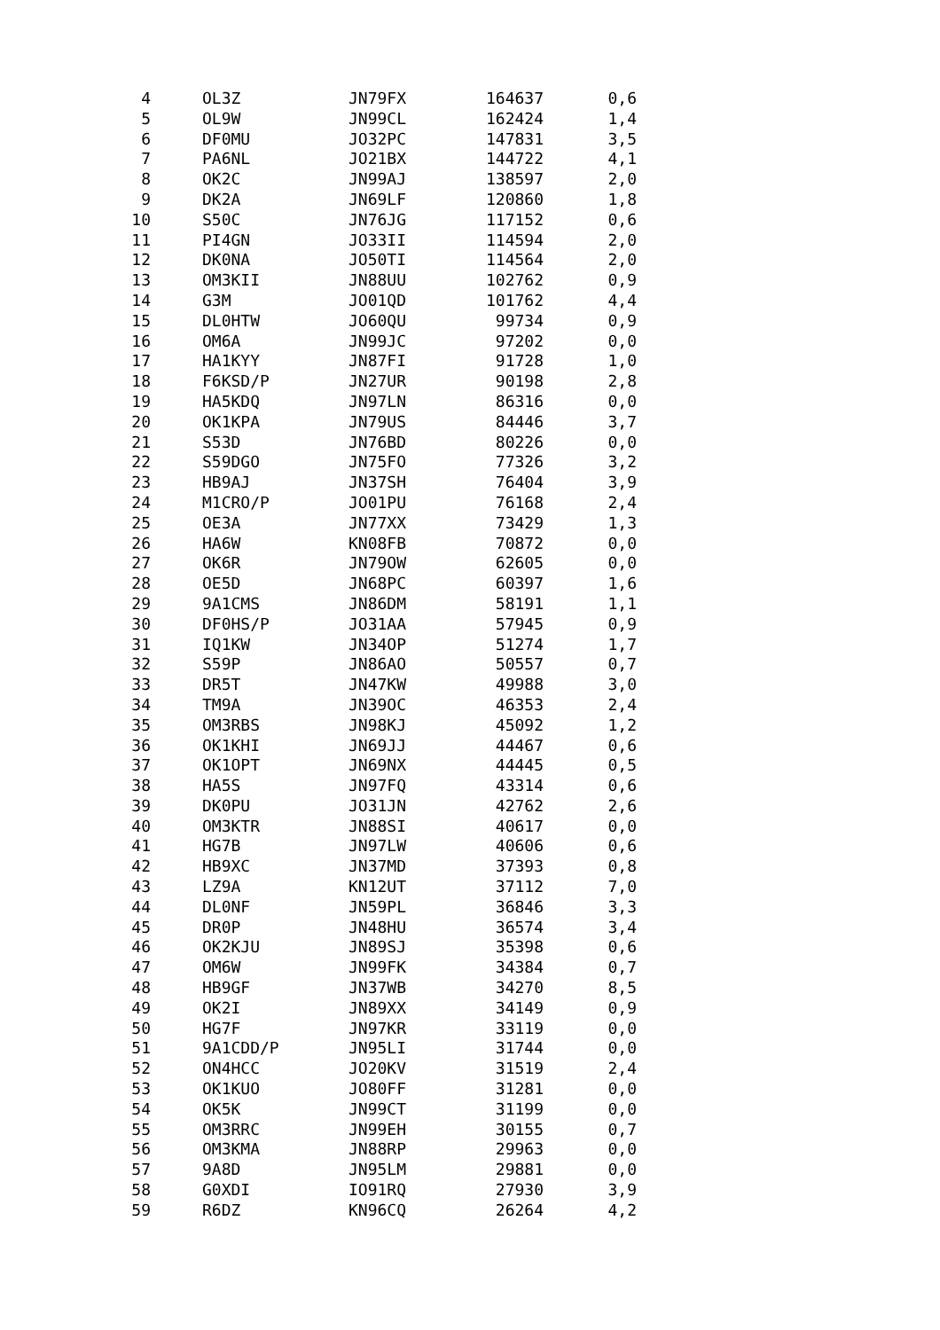| 4 | OL3Z | JN79FX | 164637 | 0,6 |
| 5 | OL9W | JN99CL | 162424 | 1,4 |
| 6 | DF0MU | JO32PC | 147831 | 3,5 |
| 7 | PA6NL | JO21BX | 144722 | 4,1 |
| 8 | OK2C | JN99AJ | 138597 | 2,0 |
| 9 | DK2A | JN69LF | 120860 | 1,8 |
| 10 | S50C | JN76JG | 117152 | 0,6 |
| 11 | PI4GN | JO33II | 114594 | 2,0 |
| 12 | DK0NA | JO50TI | 114564 | 2,0 |
| 13 | OM3KII | JN88UU | 102762 | 0,9 |
| 14 | G3M | JO01QD | 101762 | 4,4 |
| 15 | DL0HTW | JO60QU | 99734 | 0,9 |
| 16 | OM6A | JN99JC | 97202 | 0,0 |
| 17 | HA1KYY | JN87FI | 91728 | 1,0 |
| 18 | F6KSD/P | JN27UR | 90198 | 2,8 |
| 19 | HA5KDQ | JN97LN | 86316 | 0,0 |
| 20 | OK1KPA | JN79US | 84446 | 3,7 |
| 21 | S53D | JN76BD | 80226 | 0,0 |
| 22 | S59DGO | JN75FO | 77326 | 3,2 |
| 23 | HB9AJ | JN37SH | 76404 | 3,9 |
| 24 | M1CRO/P | JO01PU | 76168 | 2,4 |
| 25 | OE3A | JN77XX | 73429 | 1,3 |
| 26 | HA6W | KN08FB | 70872 | 0,0 |
| 27 | OK6R | JN79OW | 62605 | 0,0 |
| 28 | OE5D | JN68PC | 60397 | 1,6 |
| 29 | 9A1CMS | JN86DM | 58191 | 1,1 |
| 30 | DF0HS/P | JO31AA | 57945 | 0,9 |
| 31 | IQ1KW | JN34OP | 51274 | 1,7 |
| 32 | S59P | JN86AO | 50557 | 0,7 |
| 33 | DR5T | JN47KW | 49988 | 3,0 |
| 34 | TM9A | JN39OC | 46353 | 2,4 |
| 35 | OM3RBS | JN98KJ | 45092 | 1,2 |
| 36 | OK1KHI | JN69JJ | 44467 | 0,6 |
| 37 | OK1OPT | JN69NX | 44445 | 0,5 |
| 38 | HA5S | JN97FQ | 43314 | 0,6 |
| 39 | DK0PU | JO31JN | 42762 | 2,6 |
| 40 | OM3KTR | JN88SI | 40617 | 0,0 |
| 41 | HG7B | JN97LW | 40606 | 0,6 |
| 42 | HB9XC | JN37MD | 37393 | 0,8 |
| 43 | LZ9A | KN12UT | 37112 | 7,0 |
| 44 | DL0NF | JN59PL | 36846 | 3,3 |
| 45 | DR0P | JN48HU | 36574 | 3,4 |
| 46 | OK2KJU | JN89SJ | 35398 | 0,6 |
| 47 | OM6W | JN99FK | 34384 | 0,7 |
| 48 | HB9GF | JN37WB | 34270 | 8,5 |
| 49 | OK2I | JN89XX | 34149 | 0,9 |
| 50 | HG7F | JN97KR | 33119 | 0,0 |
| 51 | 9A1CDD/P | JN95LI | 31744 | 0,0 |
| 52 | ON4HCC | JO20KV | 31519 | 2,4 |
| 53 | OK1KUO | JO80FF | 31281 | 0,0 |
| 54 | OK5K | JN99CT | 31199 | 0,0 |
| 55 | OM3RRC | JN99EH | 30155 | 0,7 |
| 56 | OM3KMA | JN88RP | 29963 | 0,0 |
| 57 | 9A8D | JN95LM | 29881 | 0,0 |
| 58 | G0XDI | IO91RQ | 27930 | 3,9 |
| 59 | R6DZ | KN96CQ | 26264 | 4,2 |